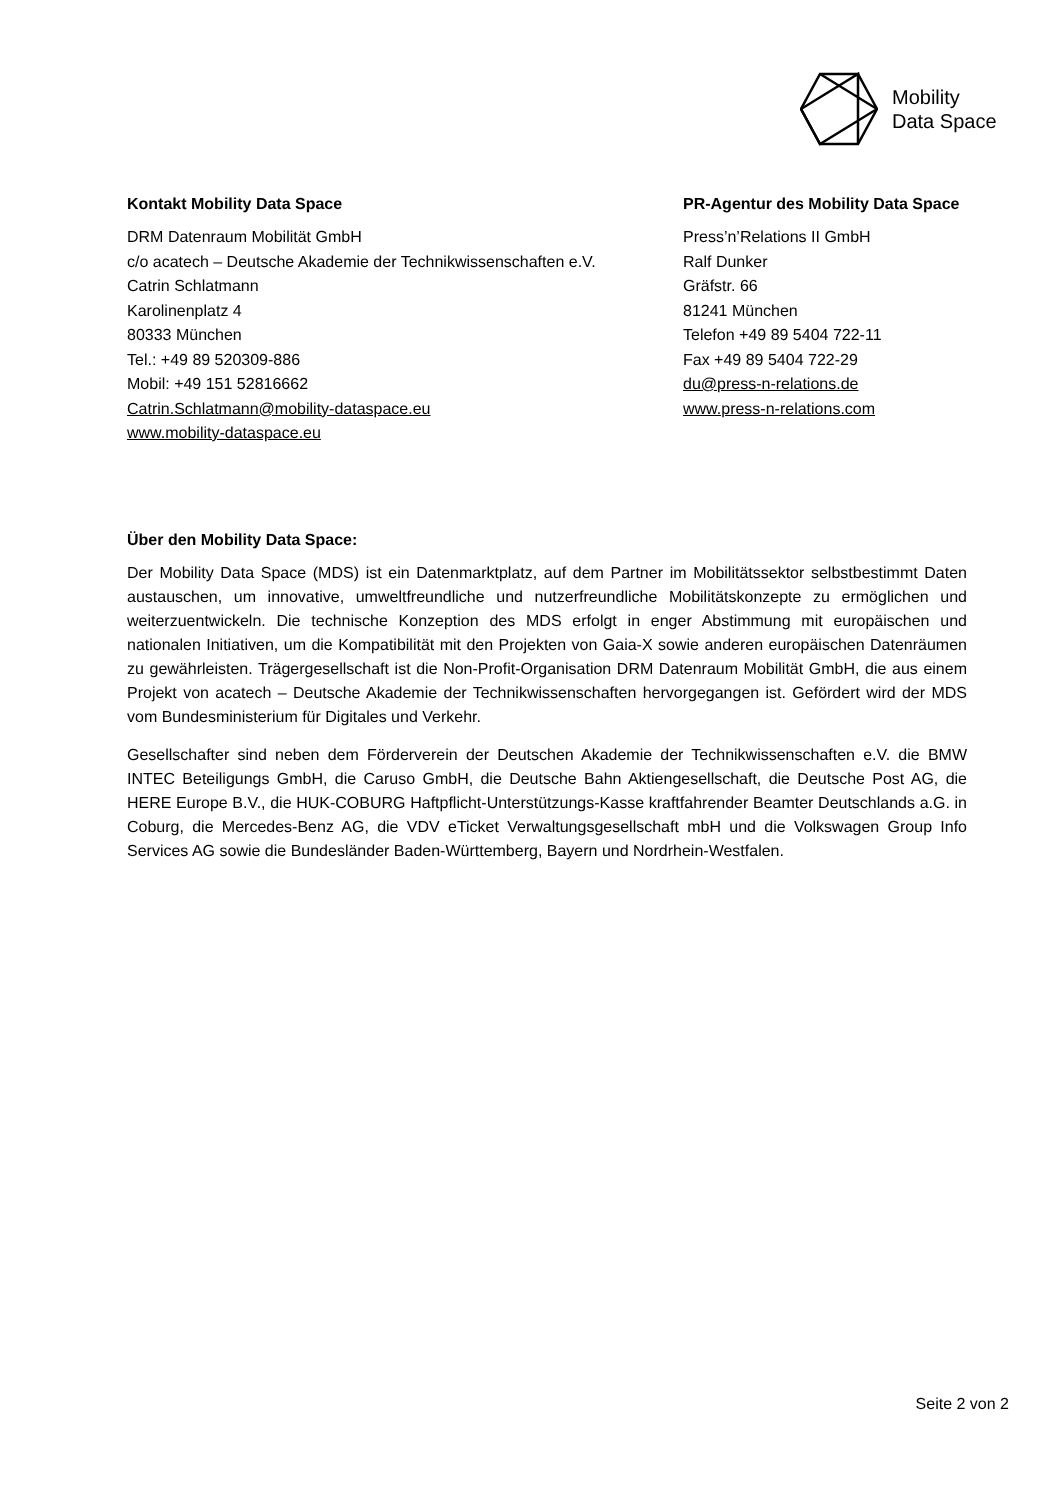Mobility
Data Space
Kontakt Mobility Data Space
DRM Datenraum Mobilität GmbH
c/o acatech – Deutsche Akademie der Technikwissenschaften e.V.
Catrin Schlatmann
Karolinenplatz 4
80333 München
Tel.: +49 89 520309-886
Mobil: +49 151 52816662
Catrin.Schlatmann@mobility-dataspace.eu
www.mobility-dataspace.eu
PR-Agentur des Mobility Data Space
Press’n’Relations II GmbH
Ralf Dunker
Gräfstr. 66
81241 München
Telefon +49 89 5404 722-11
Fax +49 89 5404 722-29
du@press-n-relations.de
www.press-n-relations.com
Über den Mobility Data Space:
Der Mobility Data Space (MDS) ist ein Datenmarktplatz, auf dem Partner im Mobilitätssektor selbstbestimmt Daten austauschen, um innovative, umweltfreundliche und nutzerfreundliche Mobilitätskonzepte zu ermöglichen und weiterzuentwickeln. Die technische Konzeption des MDS erfolgt in enger Abstimmung mit europäischen und nationalen Initiativen, um die Kompatibilität mit den Projekten von Gaia-X sowie anderen europäischen Datenräumen zu gewährleisten. Trägergesellschaft ist die Non-Profit-Organisation DRM Datenraum Mobilität GmbH, die aus einem Projekt von acatech – Deutsche Akademie der Technikwissenschaften hervorgegangen ist. Gefördert wird der MDS vom Bundesministerium für Digitales und Verkehr.
Gesellschafter sind neben dem Förderverein der Deutschen Akademie der Technikwissenschaften e.V. die BMW INTEC Beteiligungs GmbH, die Caruso GmbH, die Deutsche Bahn Aktiengesellschaft, die Deutsche Post AG, die HERE Europe B.V., die HUK-COBURG Haftpflicht-Unterstützungs-Kasse kraftfahrender Beamter Deutschlands a.G. in Coburg, die Mercedes-Benz AG, die VDV eTicket Verwaltungsgesellschaft mbH und die Volkswagen Group Info Services AG sowie die Bundesländer Baden-Württemberg, Bayern und Nordrhein-Westfalen.
Seite 2 von 2